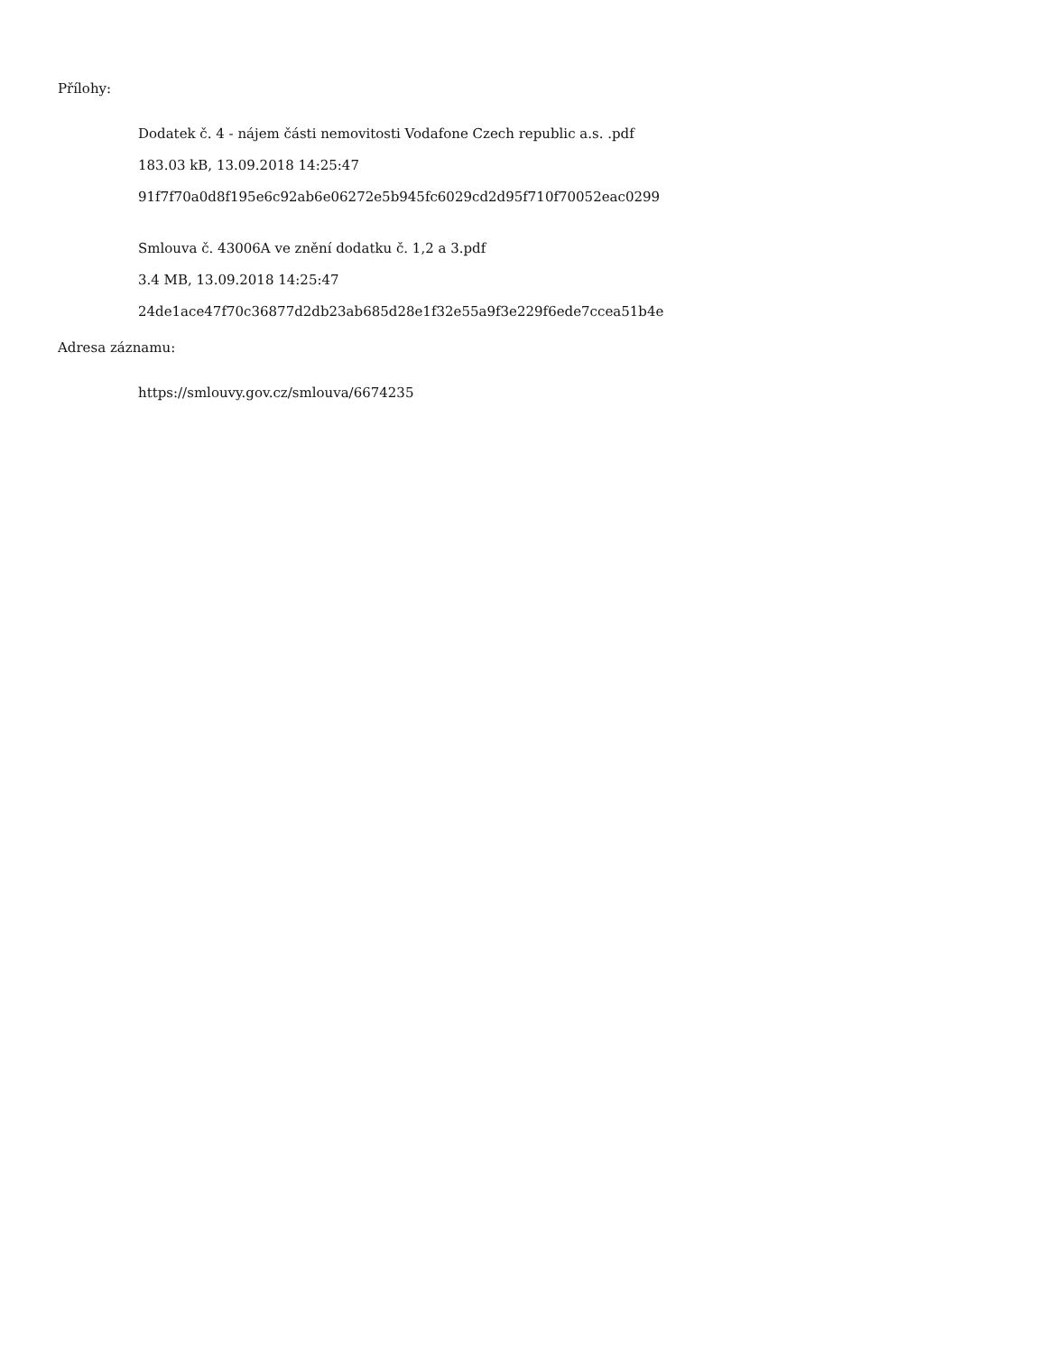Přílohy:
Dodatek č. 4 - nájem části nemovitosti Vodafone Czech republic a.s. .pdf
183.03 kB, 13.09.2018 14:25:47
91f7f70a0d8f195e6c92ab6e06272e5b945fc6029cd2d95f710f70052eac0299
Smlouva č. 43006A ve znění dodatku č. 1,2 a 3.pdf
3.4 MB, 13.09.2018 14:25:47
24de1ace47f70c36877d2db23ab685d28e1f32e55a9f3e229f6ede7ccea51b4e
Adresa záznamu:
https://smlouvy.gov.cz/smlouva/6674235